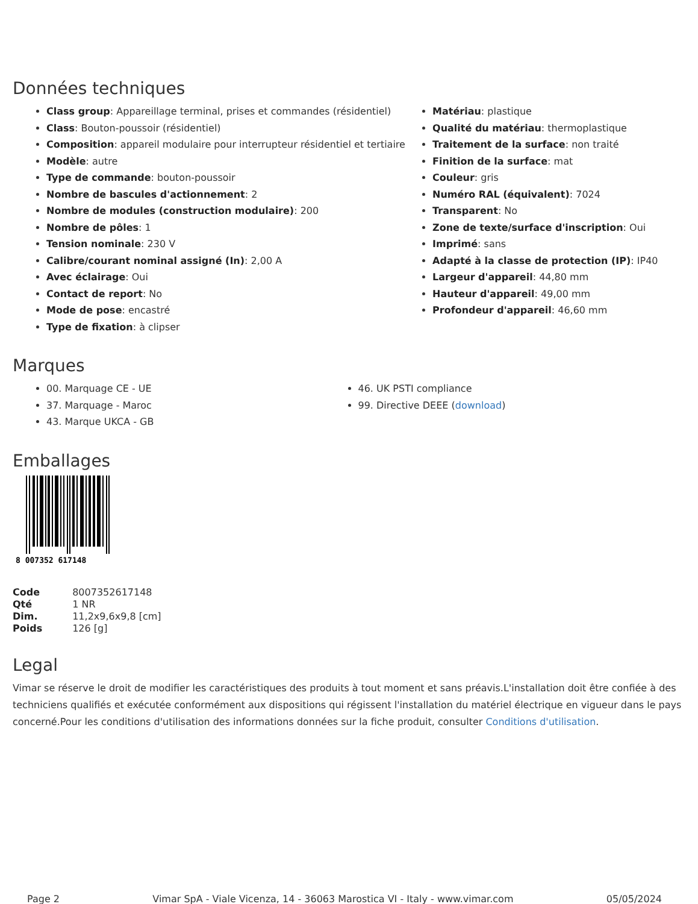Données techniques
Class group: Appareillage terminal, prises et commandes (résidentiel)
Class: Bouton-poussoir (résidentiel)
Composition: appareil modulaire pour interrupteur résidentiel et tertiaire
Modèle: autre
Type de commande: bouton-poussoir
Nombre de bascules d'actionnement: 2
Nombre de modules (construction modulaire): 200
Nombre de pôles: 1
Tension nominale: 230 V
Calibre/courant nominal assigné (In): 2,00 A
Avec éclairage: Oui
Contact de report: No
Mode de pose: encastré
Type de fixation: à clipser
Matériau: plastique
Qualité du matériau: thermoplastique
Traitement de la surface: non traité
Finition de la surface: mat
Couleur: gris
Numéro RAL (équivalent): 7024
Transparent: No
Zone de texte/surface d'inscription: Oui
Imprimé: sans
Adapté à la classe de protection (IP): IP40
Largeur d'appareil: 44,80 mm
Hauteur d'appareil: 49,00 mm
Profondeur d'appareil: 46,60 mm
Marques
00. Marquage CE - UE
37. Marquage - Maroc
43. Marque UKCA - GB
46. UK PSTI compliance
99. Directive DEEE (download)
Emballages
8 007352 617148
| Code | 8007352617148 |
| Qté | 1 NR |
| Dim. | 11,2x9,6x9,8 [cm] |
| Poids | 126 [g] |
Legal
Vimar se réserve le droit de modifier les caractéristiques des produits à tout moment et sans préavis.L'installation doit être confiée à des techniciens qualifiés et exécutée conformément aux dispositions qui régissent l'installation du matériel électrique en vigueur dans le pays concerné.Pour les conditions d'utilisation des informations données sur la fiche produit, consulter Conditions d'utilisation.
Page 2 Vimar SpA - Viale Vicenza, 14 - 36063 Marostica VI - Italy - www.vimar.com 05/05/2024